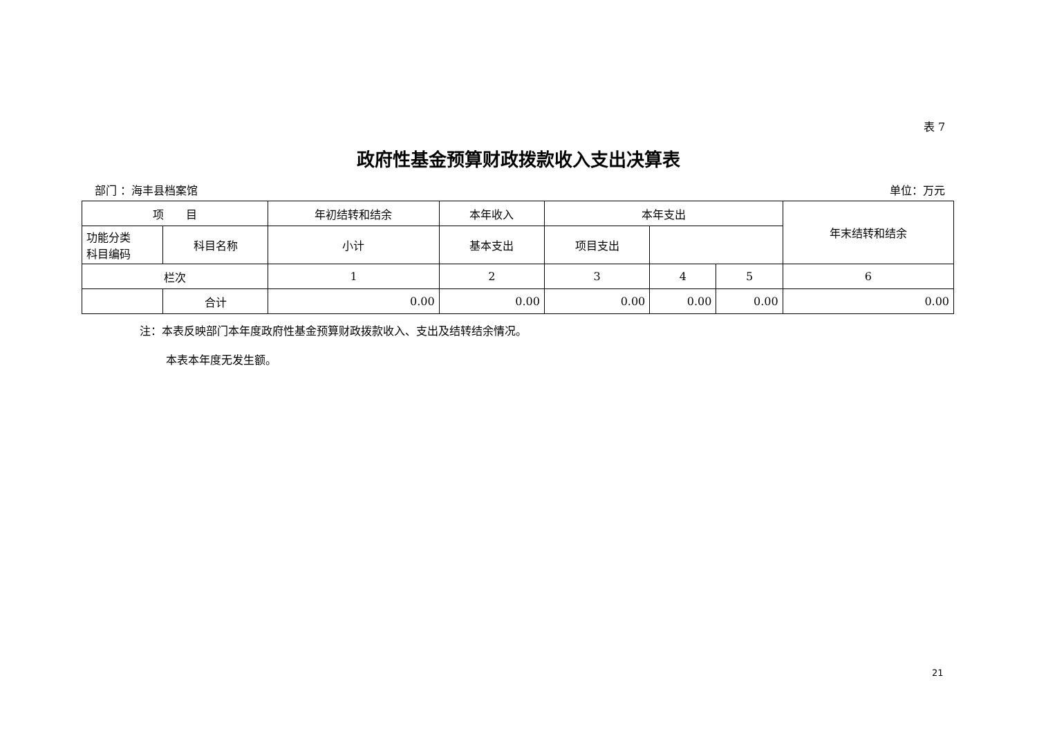表 7
政府性基金预算财政拨款收入支出决算表
部门 ：海丰县档案馆 单位：万元
| 项 目 | | 年初结转和结余 | 本年收入 | 本年支出 | | | 年末结转和结余 |
| --- | --- | --- | --- | --- | --- | --- | --- |
| 功能分类 科目编码 | 科目名称 | | 小计 | 基本支出 | 项目支出 | | |
| 栏次 | | 1 | 2 | 3 | 4 | 5 | 6 |
| | 合计 | 0.00 | 0.00 | 0.00 | 0.00 | 0.00 | 0.00 |
注：本表反映部门本年度政府性基金预算财政拨款收入、支出及结转结余情况。
本表本年度无发生额。
21